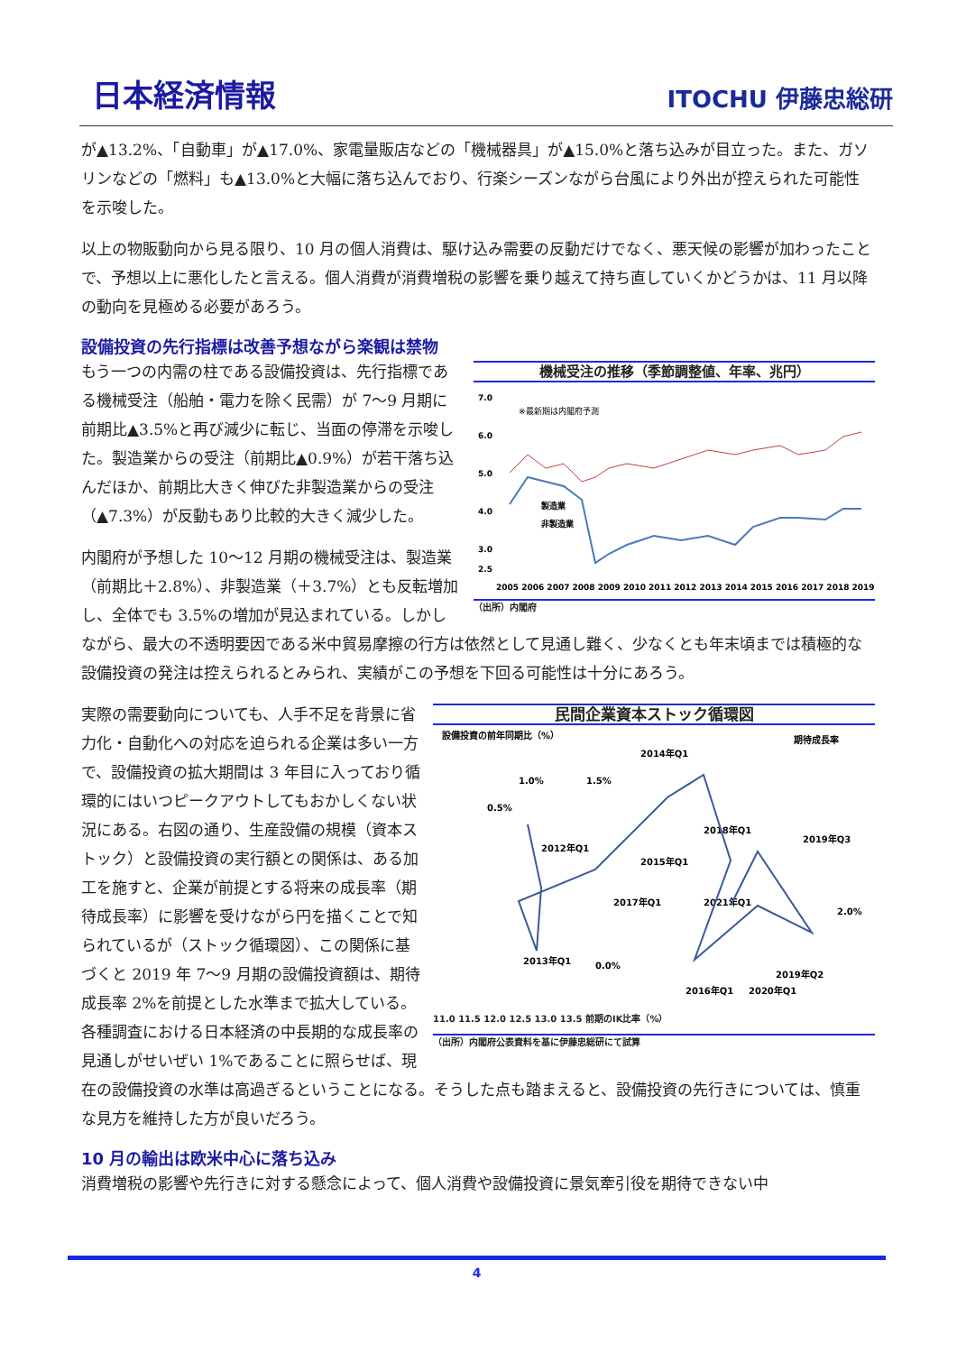日本経済情報 ITOCHU 伊藤忠総研
が▲13.2%、「自動車」が▲17.0%、家電量販店などの「機械器具」が▲15.0%と落ち込みが目立った。また、ガソリンなどの「燃料」も▲13.0%と大幅に落ち込んでおり、行楽シーズンながら台風により外出が控えられた可能性を示唆した。
以上の物販動向から見る限り、10 月の個人消費は、駆け込み需要の反動だけでなく、悪天候の影響が加わったことで、予想以上に悪化したと言える。個人消費が消費増税の影響を乗り越えて持ち直していくかどうかは、11 月以降の動向を見極める必要があろう。
設備投資の先行指標は改善予想ながら楽観は禁物
機械受注の推移（季節調整値、年率、兆円）
7.0
6.0
5.0
4.0
3.0
2.5
※最新期は内閣府予測
製造業
非製造業
2005 2006 2007 2008 2009 2010 2011 2012 2013 2014 2015 2016 2017 2018 2019
（出所）内閣府
もう一つの内需の柱である設備投資は、先行指標である機械受注（船舶・電力を除く民需）が 7～9 月期に前期比▲3.5%と再び減少に転じ、当面の停滞を示唆した。製造業からの受注（前期比▲0.9%）が若干落ち込んだほか、前期比大きく伸びた非製造業からの受注（▲7.3%）が反動もあり比較的大きく減少した。
内閣府が予想した 10～12 月期の機械受注は、製造業（前期比＋2.8%）、非製造業（＋3.7%）とも反転増加し、全体でも 3.5%の増加が見込まれている。しかしながら、最大の不透明要因である米中貿易摩擦の行方は依然として見通し難く、少なくとも年末頃までは積極的な設備投資の発注は控えられるとみられ、実績がこの予想を下回る可能性は十分にあろう。
民間企業資本ストック循環図
設備投資の前年同期比（%）
期待成長率
1.0%
1.5%
0.5%
2.0%
0.0%
2014年Q1
2018年Q1
2019年Q3
2012年Q1
2015年Q1
2017年Q1
2021年Q1
2013年Q1
2019年Q2
2016年Q1
2020年Q1
11.0 11.5 12.0 12.5 13.0 13.5 前期のIK比率（%）
（出所）内閣府公表資料を基に伊藤忠総研にて試算
実際の需要動向についても、人手不足を背景に省力化・自動化への対応を迫られる企業は多い一方で、設備投資の拡大期間は 3 年目に入っており循環的にはいつピークアウトしてもおかしくない状況にある。右図の通り、生産設備の規模（資本ストック）と設備投資の実行額との関係は、ある加工を施すと、企業が前提とする将来の成長率（期待成長率）に影響を受けながら円を描くことで知られているが（ストック循環図）、この関係に基づくと 2019 年 7～9 月期の設備投資額は、期待成長率 2%を前提とした水準まで拡大している。各種調査における日本経済の中長期的な成長率の見通しがせいぜい 1%であることに照らせば、現在の設備投資の水準は高過ぎるということになる。そうした点も踏まえると、設備投資の先行きについては、慎重な見方を維持した方が良いだろう。
10 月の輸出は欧米中心に落ち込み
消費増税の影響や先行きに対する懸念によって、個人消費や設備投資に景気牽引役を期待できない中
4